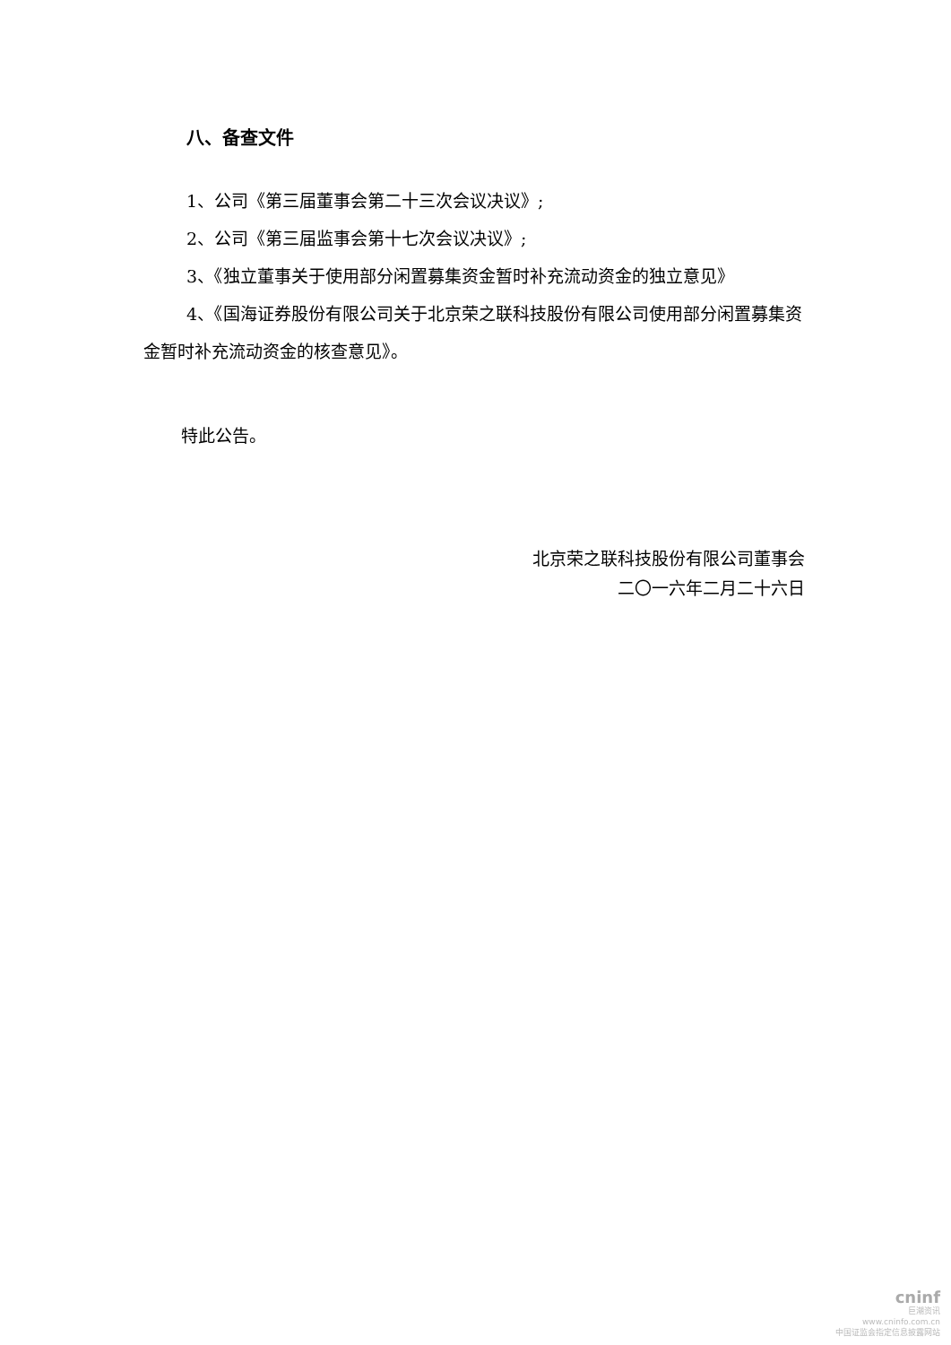八、备查文件
1、公司《第三届董事会第二十三次会议决议》;
2、公司《第三届监事会第十七次会议决议》;
3、《独立董事关于使用部分闲置募集资金暂时补充流动资金的独立意见》
4、《国海证券股份有限公司关于北京荣之联科技股份有限公司使用部分闲置募集资金暂时补充流动资金的核查意见》。
特此公告。
北京荣之联科技股份有限公司董事会
二〇一六年二月二十六日
cninf
巨潮资讯
www.cninfo.com.cn
中国证监会指定信息披露网站